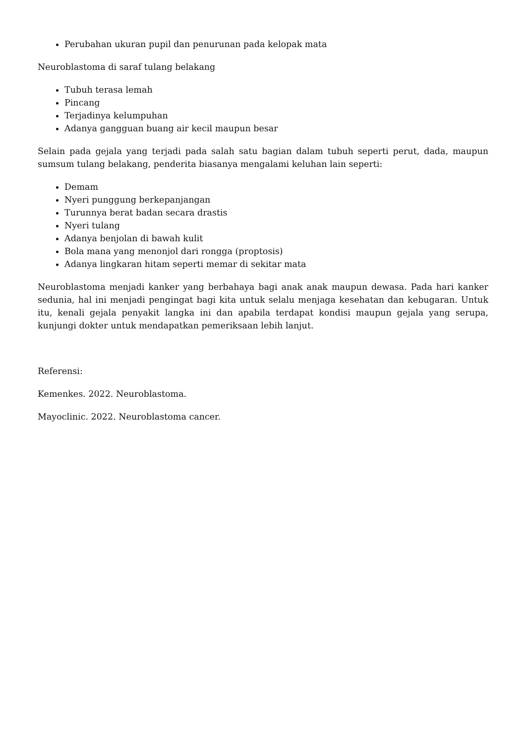Perubahan ukuran pupil dan penurunan pada kelopak mata
Neuroblastoma di saraf tulang belakang
Tubuh terasa lemah
Pincang
Terjadinya kelumpuhan
Adanya gangguan buang air kecil maupun besar
Selain pada gejala yang terjadi pada salah satu bagian dalam tubuh seperti perut, dada, maupun sumsum tulang belakang, penderita biasanya mengalami keluhan lain seperti:
Demam
Nyeri punggung berkepanjangan
Turunnya berat badan secara drastis
Nyeri tulang
Adanya benjolan di bawah kulit
Bola mana yang menonjol dari rongga (proptosis)
Adanya lingkaran hitam seperti memar di sekitar mata
Neuroblastoma menjadi kanker yang berbahaya bagi anak anak maupun dewasa. Pada hari kanker sedunia, hal ini menjadi pengingat bagi kita untuk selalu menjaga kesehatan dan kebugaran. Untuk itu, kenali gejala penyakit langka ini dan apabila terdapat kondisi maupun gejala yang serupa, kunjungi dokter untuk mendapatkan pemeriksaan lebih lanjut.
Referensi:
Kemenkes. 2022. Neuroblastoma.
Mayoclinic. 2022. Neuroblastoma cancer.